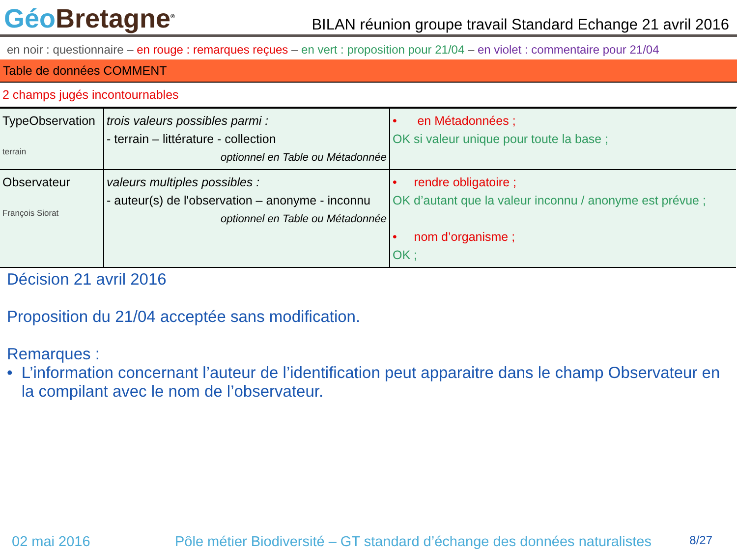Géo Bretagne<sup>®</sup>
BILAN réunion groupe travail Standard Echange 21 avril 2016
en noir : questionnaire – en rouge : remarques reçues – en vert : proposition pour 21/04 – en violet : commentaire pour 21/04
Table de données COMMENT
2 champs jugés incontournables
| TypeObservation terrain | trois valeurs possibles parmi : - terrain – littérature - collection optionnel en Table ou Métadonnée | • en Métadonnées ; OK si valeur unique pour toute la base ; |
| Observateur François Siorat | valeurs multiples possibles : - auteur(s) de l'observation – anonyme - inconnu optionnel en Table ou Métadonnée | • rendre obligatoire ; OK d’autant que la valeur inconnu / anonyme est prévue ; • nom d’organisme ; OK ; |
Décision 21 avril 2016
Proposition du 21/04 acceptée sans modification.
Remarques :
• L’information concernant l’auteur de l’identification peut apparaitre dans le champ Observateur en la compilant avec le nom de l’observateur.
02 mai 2016 Pôle métier Biodiversité – GT standard d’échange des données naturalistes 8/27